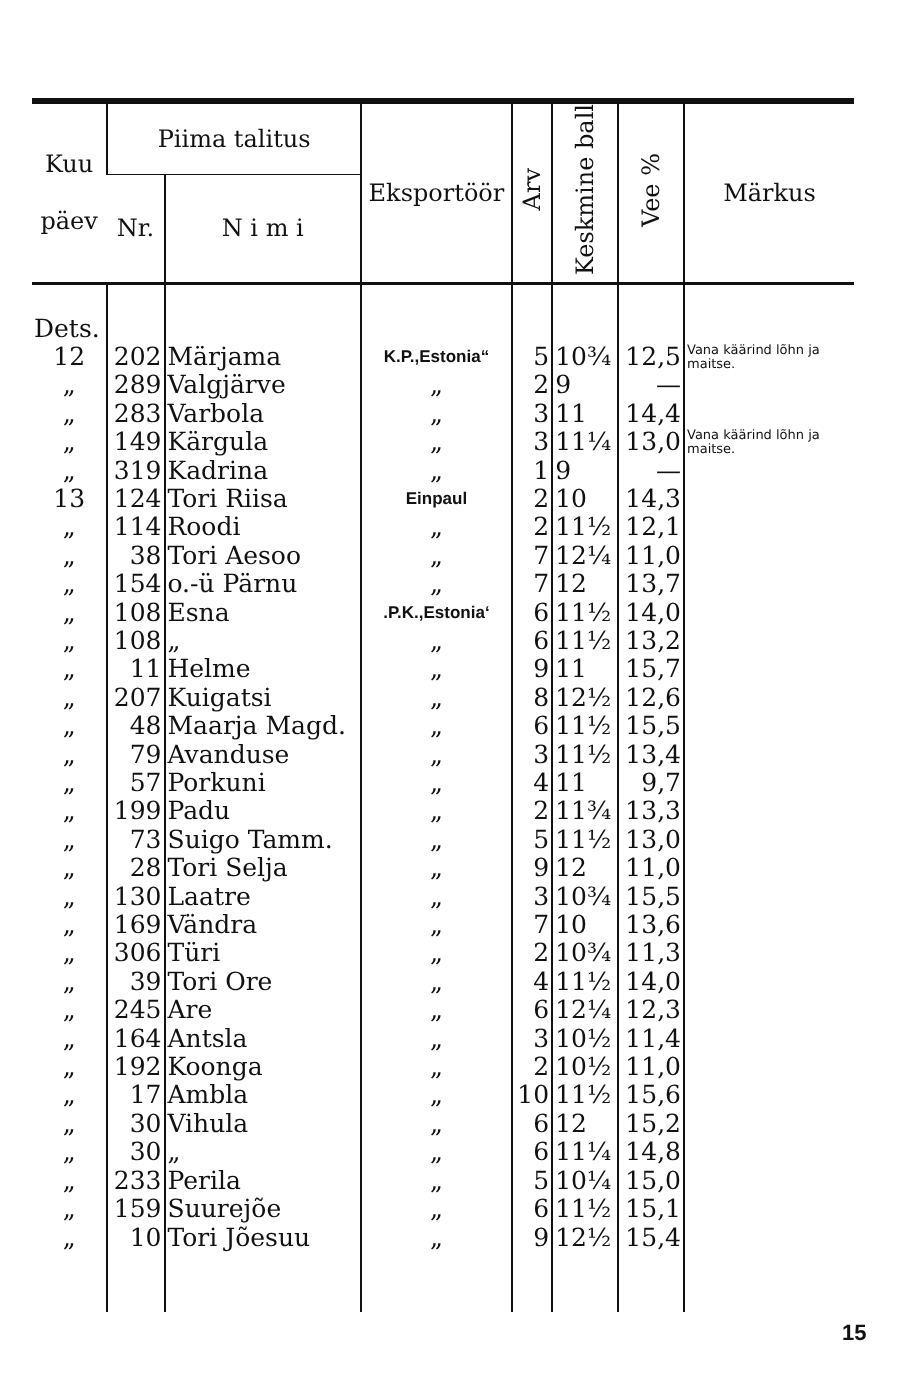| Kuu päev | Piima talitus | | Eksportöör | Arv | Keskmine ball | Vee % | Märkus |
| --- | --- | --- | --- | --- | --- | --- | --- |
| | Nr. | N i m i | | | | | |
| Dets. | | | | | | | |
| 12 | 202 | Märjama | K.P.,Estonia“ | 5 | 10¾ | 12,5 | Vana käärind lõhn ja maitse. |
| „ | 289 | Valgjärve | „ | 2 | 9 | — | |
| „ | 283 | Varbola | „ | 3 | 11 | 14,4 | |
| „ | 149 | Kärgula | „ | 3 | 11¼ | 13,0 | Vana käärind lõhn ja maitse. |
| „ | 319 | Kadrina | „ | 1 | 9 | — | |
| 13 | 124 | Tori Riisa | Einpaul | 2 | 10 | 14,3 | |
| „ | 114 | Roodi | „ | 2 | 11½ | 12,1 | |
| „ | 38 | Tori Aesoo | „ | 7 | 12¼ | 11,0 | |
| „ | 154 | o.-ü Pärnu | „ | 7 | 12 | 13,7 | |
| „ | 108 | Esna | .P.K.,Estonia‘ | 6 | 11½ | 14,0 | |
| „ | 108 | „ | „ | 6 | 11½ | 13,2 | |
| „ | 11 | Helme | „ | 9 | 11 | 15,7 | |
| „ | 207 | Kuigatsi | „ | 8 | 12½ | 12,6 | |
| „ | 48 | Maarja Magd. | „ | 6 | 11½ | 15,5 | |
| „ | 79 | Avanduse | „ | 3 | 11½ | 13,4 | |
| „ | 57 | Porkuni | „ | 4 | 11 | 9,7 | |
| „ | 199 | Padu | „ | 2 | 11¾ | 13,3 | |
| „ | 73 | Suigo Tamm. | „ | 5 | 11½ | 13,0 | |
| „ | 28 | Tori Selja | „ | 9 | 12 | 11,0 | |
| „ | 130 | Laatre | „ | 3 | 10¾ | 15,5 | |
| „ | 169 | Vändra | „ | 7 | 10 | 13,6 | |
| „ | 306 | Türi | „ | 2 | 10¾ | 11,3 | |
| „ | 39 | Tori Ore | „ | 4 | 11½ | 14,0 | |
| „ | 245 | Are | „ | 6 | 12¼ | 12,3 | |
| „ | 164 | Antsla | „ | 3 | 10½ | 11,4 | |
| „ | 192 | Koonga | „ | 2 | 10½ | 11,0 | |
| „ | 17 | Ambla | „ | 10 | 11½ | 15,6 | |
| „ | 30 | Vihula | „ | 6 | 12 | 15,2 | |
| „ | 30 | „ | „ | 6 | 11¼ | 14,8 | |
| „ | 233 | Perila | „ | 5 | 10¼ | 15,0 | |
| „ | 159 | Suurejõe | „ | 6 | 11½ | 15,1 | |
| „ | 10 | Tori Jõesuu | „ | 9 | 12½ | 15,4 | |
15